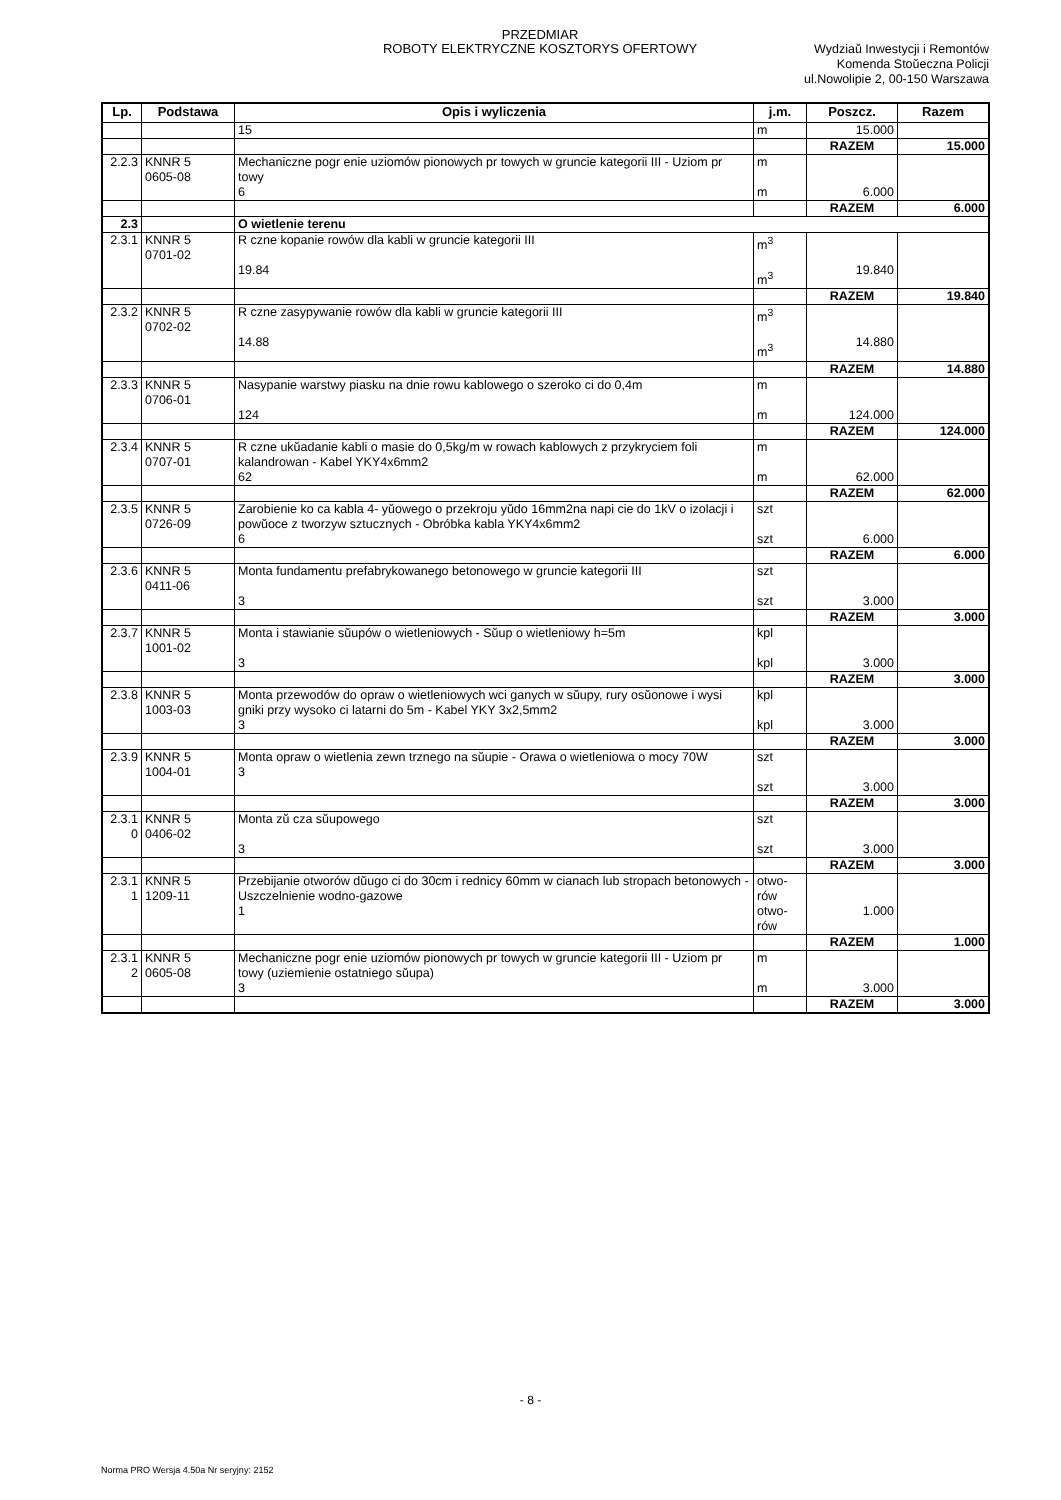PRZEDMIAR
ROBOTY ELEKTRYCZNE KOSZTORYS OFERTOWY
Wydziaŭ Inwestycji i Remontów
Komenda Stoŭeczna Policji
ul.Nowolipie 2, 00-150 Warszawa
| Lp. | Podstawa | Opis i wyliczenia | j.m. | Poszcz. | Razem |
| --- | --- | --- | --- | --- | --- |
| | | 15 | m | 15.000 | |
| | | | | RAZEM | 15.000 |
| 2.2.3 | KNNR 5 0605-08 | Mechaniczne pogr enie uziomów pionowych pr towych w gruncie kategorii III - Uziom pr towy 6 | m m | 6.000 | |
| | | | | RAZEM | 6.000 |
| 2.3 | | O wietlenie terenu | | | |
| 2.3.1 | KNNR 5 0701-02 | R czne kopanie rowów dla kabli w gruncie kategorii III 19.84 | m<sup>3</sup> m<sup>3</sup> | 19.840 | |
| | | | | RAZEM | 19.840 |
| 2.3.2 | KNNR 5 0702-02 | R czne zasypywanie rowów dla kabli w gruncie kategorii III 14.88 | m<sup>3</sup> m<sup>3</sup> | 14.880 | |
| | | | | RAZEM | 14.880 |
| 2.3.3 | KNNR 5 0706-01 | Nasypanie warstwy piasku na dnie rowu kablowego o szeroko ci do 0,4m 124 | m m | 124.000 | |
| | | | | RAZEM | 124.000 |
| 2.3.4 | KNNR 5 0707-01 | R czne ukŭadanie kabli o masie do 0,5kg/m w rowach kablowych z przykryciem foli kalandrowan - Kabel YKY4x6mm2 62 | m m | 62.000 | |
| | | | | RAZEM | 62.000 |
| 2.3.5 | KNNR 5 0726-09 | Zarobienie ko ca kabla 4- yŭowego o przekroju yŭdo 16mm2na napi cie do 1kV o izolacji i powŭoce z tworzyw sztucznych - Obróbka kabla YKY4x6mm2 6 | szt szt | 6.000 | |
| | | | | RAZEM | 6.000 |
| 2.3.6 | KNNR 5 0411-06 | Monta fundamentu prefabrykowanego betonowego w gruncie kategorii III 3 | szt szt | 3.000 | |
| | | | | RAZEM | 3.000 |
| 2.3.7 | KNNR 5 1001-02 | Monta i stawianie sŭupów o wietleniowych - Sŭup o wietleniowy h=5m 3 | kpl kpl | 3.000 | |
| | | | | RAZEM | 3.000 |
| 2.3.8 | KNNR 5 1003-03 | Monta przewodów do opraw o wietleniowych wci ganych w sŭupy, rury osŭonowe i wysi gniki przy wysoko ci latarni do 5m - Kabel YKY 3x2,5mm2 3 | kpl kpl | 3.000 | |
| | | | | RAZEM | 3.000 |
| 2.3.9 | KNNR 5 1004-01 | Monta opraw o wietlenia zewn trznego na sŭupie - Orawa o wietleniowa o mocy 70W 3 | szt szt | 3.000 | |
| | | | | RAZEM | 3.000 |
| 2.3.1 0 | KNNR 5 0406-02 | Monta zŭ cza sŭupowego 3 | szt szt | 3.000 | |
| | | | | RAZEM | 3.000 |
| 2.3.1 1 | KNNR 5 1209-11 | Przebijanie otworów dŭugo ci do 30cm i rednicy 60mm w cianach lub stropach betonowych - Uszczelnienie wodno-gazowe 1 | otwo- rów otwo- rów | 1.000 | |
| | | | | RAZEM | 1.000 |
| 2.3.1 2 | KNNR 5 0605-08 | Mechaniczne pogr enie uziomów pionowych pr towych w gruncie kategorii III - Uziom pr towy (uziemienie ostatniego sŭupa) 3 | m m | 3.000 | |
| | | | | RAZEM | 3.000 |
- 8 -
Norma PRO Wersja 4.50a Nr seryjny: 2152